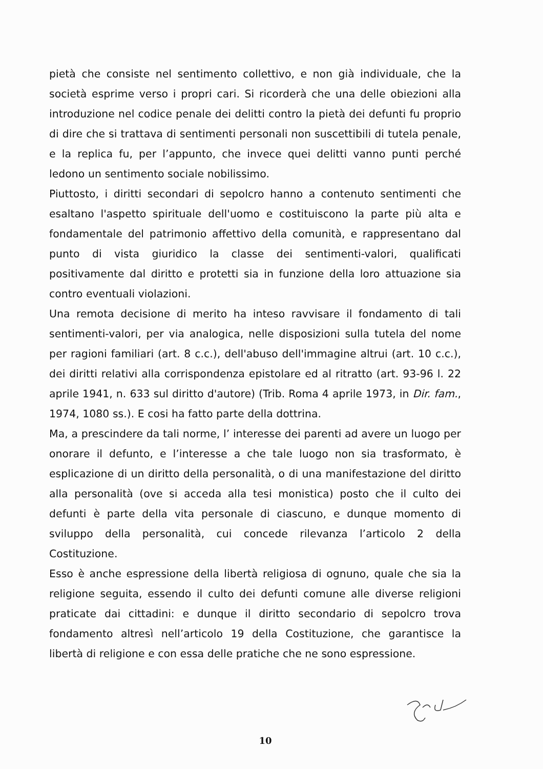pietà che consiste nel sentimento collettivo, e non già individuale, che la società esprime verso i propri cari. Si ricorderà che una delle obiezioni alla introduzione nel codice penale dei delitti contro la pietà dei defunti fu proprio di dire che si trattava di sentimenti personali non suscettibili di tutela penale, e la replica fu, per l’appunto, che invece quei delitti vanno punti perché ledono un sentimento sociale nobilissimo.
Piuttosto, i diritti secondari di sepolcro hanno a contenuto sentimenti che esaltano l'aspetto spirituale dell'uomo e costituiscono la parte più alta e fondamentale del patrimonio affettivo della comunità, e rappresentano dal punto di vista giuridico la classe dei sentimenti-valori, qualificati positivamente dal diritto e protetti sia in funzione della loro attuazione sia contro eventuali violazioni.
Una remota decisione di merito ha inteso ravvisare il fondamento di tali sentimenti-valori, per via analogica, nelle disposizioni sulla tutela del nome per ragioni familiari (art. 8 c.c.), dell'abuso dell'immagine altrui (art. 10 c.c.), dei diritti relativi alla corrispondenza epistolare ed al ritratto (art. 93-96 l. 22 aprile 1941, n. 633 sul diritto d'autore) (Trib. Roma 4 aprile 1973, in Dir. fam., 1974, 1080 ss.). E cosi ha fatto parte della dottrina.
Ma, a prescindere da tali norme, l’ interesse dei parenti ad avere un luogo per onorare il defunto, e l’interesse a che tale luogo non sia trasformato, è esplicazione di un diritto della personalità, o di una manifestazione del diritto alla personalità (ove si acceda alla tesi monistica) posto che il culto dei defunti è parte della vita personale di ciascuno, e dunque momento di sviluppo della personalità, cui concede rilevanza l’articolo 2 della Costituzione.
Esso è anche espressione della libertà religiosa di ognuno, quale che sia la religione seguita, essendo il culto dei defunti comune alle diverse religioni praticate dai cittadini: e dunque il diritto secondario di sepolcro trova fondamento altresì nell’articolo 19 della Costituzione, che garantisce la libertà di religione e con essa delle pratiche che ne sono espressione.
10